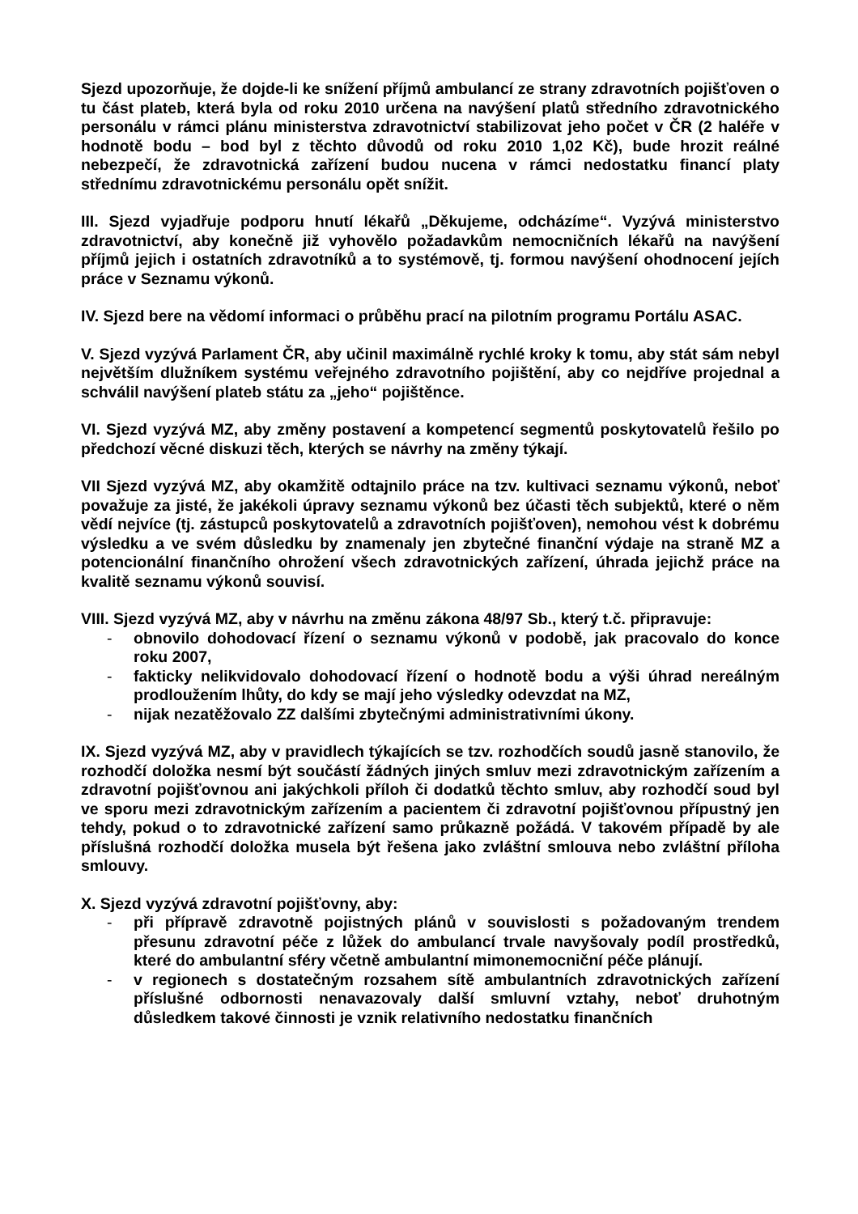Sjezd upozorňuje, že dojde-li ke snížení příjmů ambulancí ze strany zdravotních pojišťoven o tu část plateb, která byla od roku 2010 určena na navýšení platů středního zdravotnického personálu v rámci plánu ministerstva zdravotnictví stabilizovat jeho počet v ČR (2 haléře v hodnotě bodu – bod byl z těchto důvodů od roku 2010 1,02 Kč), bude hrozit reálné nebezpečí, že zdravotnická zařízení budou nucena v rámci nedostatku financí platy střednímu zdravotnickému personálu opět snížit.
III. Sjezd vyjadřuje podporu hnutí lékařů „Děkujeme, odcházíme“. Vyzývá ministerstvo zdravotnictví, aby konečně již vyhovělo požadavkům nemocničních lékařů na navýšení příjmů jejich i ostatních zdravotníků a to systémově, tj. formou navýšení ohodnocení jejích práce v Seznamu výkonů.
IV. Sjezd bere na vědomí informaci o průběhu prací na pilotním programu Portálu ASAC.
V. Sjezd vyzývá Parlament ČR, aby učinil maximálně rychlé kroky k tomu, aby stát sám nebyl největším dlužníkem systému veřejného zdravotního pojištění, aby co nejdříve projednal a schválil navýšení plateb státu za „jeho“ pojištěnce.
VI. Sjezd vyzývá MZ, aby změny postavení a kompetencí segmentů poskytovatelů řešilo po předchozí věcné diskuzi těch, kterých se návrhy na změny týkají.
VII Sjezd vyzývá MZ, aby okamžitě odtajnilo práce na tzv. kultivaci seznamu výkonů, neboť považuje za jisté, že jakékoli úpravy seznamu výkonů bez účasti těch subjektů, které o něm vědí nejvíce (tj. zástupců poskytovatelů a zdravotních pojišťoven), nemohou vést k dobrému výsledku a ve svém důsledku by znamenaly jen zbytečné finanční výdaje na straně MZ a potencionální finančního ohrožení všech zdravotnických zařízení, úhrada jejichž práce na kvalitě seznamu výkonů souvisí.
VIII. Sjezd vyzývá MZ, aby v návrhu na změnu zákona 48/97 Sb., který t.č. připravuje:
- obnovilo dohodovací řízení o seznamu výkonů v podobě, jak pracovalo do konce roku 2007,
- fakticky nelikvidovalo dohodovací řízení o hodnotě bodu a výši úhrad nereálným prodloužením lhůty, do kdy se mají jeho výsledky odevzdat na MZ,
- nijak nezatěžovalo ZZ dalšími zbytečnými administrativními úkony.
IX. Sjezd vyzývá MZ, aby v pravidlech týkajících se tzv. rozhodčích soudů jasně stanovilo, že rozhodčí doložka nesmí být součástí žádných jiných smluv mezi zdravotnickým zařízením a zdravotní pojišťovnou ani jakýchkoli příloh či dodatků těchto smluv, aby rozhodčí soud byl ve sporu mezi zdravotnickým zařízením a pacientem či zdravotní pojišťovnou přípustný jen tehdy, pokud o to zdravotnické zařízení samo průkazně požádá. V takovém případě by ale příslušná rozhodčí doložka musela být řešena jako zvláštní smlouva nebo zvláštní příloha smlouvy.
X. Sjezd vyzývá zdravotní pojišťovny, aby:
- při přípravě zdravotně pojistných plánů v souvislosti s požadovaným trendem přesunu zdravotní péče z lůžek do ambulancí trvale navyšovaly podíl prostředků, které do ambulantní sféry včetně ambulantní mimonemocniční péče plánují.
- v regionech s dostatečným rozsahem sítě ambulantních zdravotnických zařízení příslušné odbornosti nenavazovaly další smluvní vztahy, neboť druhotným důsledkem takové činnosti je vznik relativního nedostatku finančních